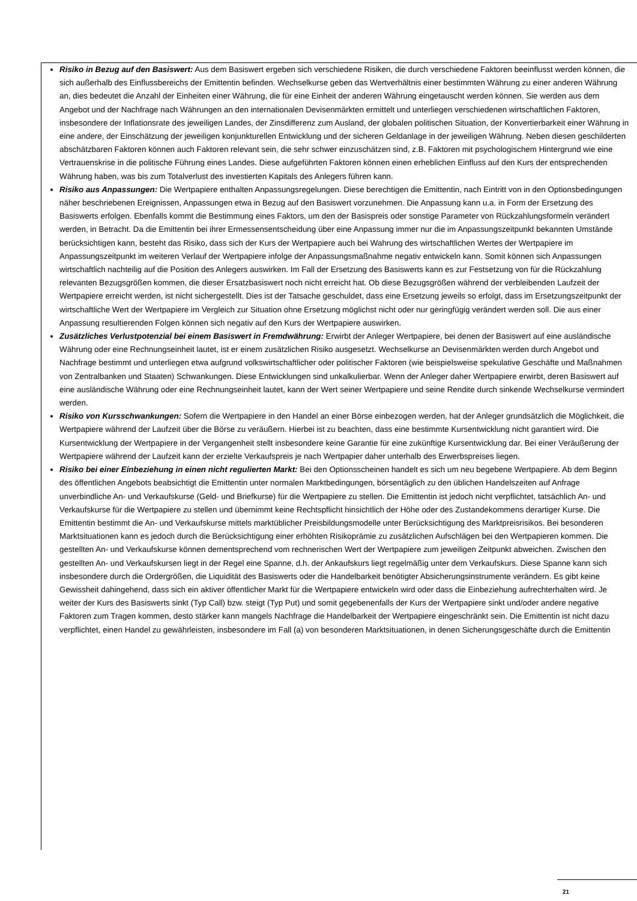Risiko in Bezug auf den Basiswert: Aus dem Basiswert ergeben sich verschiedene Risiken, die durch verschiedene Faktoren beeinflusst werden können, die sich außerhalb des Einflussbereichs der Emittentin befinden. Wechselkurse geben das Wertverhältnis einer bestimmten Währung zu einer anderen Währung an, dies bedeutet die Anzahl der Einheiten einer Währung, die für eine Einheit der anderen Währung eingetauscht werden können. Sie werden aus dem Angebot und der Nachfrage nach Währungen an den internationalen Devisenmärkten ermittelt und unterliegen verschiedenen wirtschaftlichen Faktoren, insbesondere der Inflationsrate des jeweiligen Landes, der Zinsdifferenz zum Ausland, der globalen politischen Situation, der Konvertierbarkeit einer Währung in eine andere, der Einschätzung der jeweiligen konjunkturellen Entwicklung und der sicheren Geldanlage in der jeweiligen Währung. Neben diesen geschilderten abschätzbaren Faktoren können auch Faktoren relevant sein, die sehr schwer einzuschätzen sind, z.B. Faktoren mit psychologischem Hintergrund wie eine Vertrauenskrise in die politische Führung eines Landes. Diese aufgeführten Faktoren können einen erheblichen Einfluss auf den Kurs der entsprechenden Währung haben, was bis zum Totalverlust des investierten Kapitals des Anlegers führen kann.
Risiko aus Anpassungen: Die Wertpapiere enthalten Anpassungsregelungen. Diese berechtigen die Emittentin, nach Eintritt von in den Optionsbedingungen näher beschriebenen Ereignissen, Anpassungen etwa in Bezug auf den Basiswert vorzunehmen. Die Anpassung kann u.a. in Form der Ersetzung des Basiswerts erfolgen. Ebenfalls kommt die Bestimmung eines Faktors, um den der Basispreis oder sonstige Parameter von Rückzahlungsformeln verändert werden, in Betracht. Da die Emittentin bei ihrer Ermessensentscheidung über eine Anpassung immer nur die im Anpassungszeitpunkt bekannten Umstände berücksichtigen kann, besteht das Risiko, dass sich der Kurs der Wertpapiere auch bei Wahrung des wirtschaftlichen Wertes der Wertpapiere im Anpassungszeitpunkt im weiteren Verlauf der Wertpapiere infolge der Anpassungsmaßnahme negativ entwickeln kann. Somit können sich Anpassungen wirtschaftlich nachteilig auf die Position des Anlegers auswirken. Im Fall der Ersetzung des Basiswerts kann es zur Festsetzung von für die Rückzahlung relevanten Bezugsgrößen kommen, die dieser Ersatzbasiswert noch nicht erreicht hat. Ob diese Bezugsgrößen während der verbleibenden Laufzeit der Wertpapiere erreicht werden, ist nicht sichergestellt. Dies ist der Tatsache geschuldet, dass eine Ersetzung jeweils so erfolgt, dass im Ersetzungszeitpunkt der wirtschaftliche Wert der Wertpapiere im Vergleich zur Situation ohne Ersetzung möglichst nicht oder nur geringfügig verändert werden soll. Die aus einer Anpassung resultierenden Folgen können sich negativ auf den Kurs der Wertpapiere auswirken.
Zusätzliches Verlustpotenzial bei einem Basiswert in Fremdwährung: Erwirbt der Anleger Wertpapiere, bei denen der Basiswert auf eine ausländische Währung oder eine Rechnungseinheit lautet, ist er einem zusätzlichen Risiko ausgesetzt. Wechselkurse an Devisenmärkten werden durch Angebot und Nachfrage bestimmt und unterliegen etwa aufgrund volkswirtschaftlicher oder politischer Faktoren (wie beispielsweise spekulative Geschäfte und Maßnahmen von Zentralbanken und Staaten) Schwankungen. Diese Entwicklungen sind unkalkulierbar. Wenn der Anleger daher Wertpapiere erwirbt, deren Basiswert auf eine ausländische Währung oder eine Rechnungseinheit lautet, kann der Wert seiner Wertpapiere und seine Rendite durch sinkende Wechselkurse vermindert werden.
Risiko von Kursschwankungen: Sofern die Wertpapiere in den Handel an einer Börse einbezogen werden, hat der Anleger grundsätzlich die Möglichkeit, die Wertpapiere während der Laufzeit über die Börse zu veräußern. Hierbei ist zu beachten, dass eine bestimmte Kursentwicklung nicht garantiert wird. Die Kursentwicklung der Wertpapiere in der Vergangenheit stellt insbesondere keine Garantie für eine zukünftige Kursentwicklung dar. Bei einer Veräußerung der Wertpapiere während der Laufzeit kann der erzielte Verkaufspreis je nach Wertpapier daher unterhalb des Erwerbspreises liegen.
Risiko bei einer Einbeziehung in einen nicht regulierten Markt: Bei den Optionsscheinen handelt es sich um neu begebene Wertpapiere. Ab dem Beginn des öffentlichen Angebots beabsichtigt die Emittentin unter normalen Marktbedingungen, börsentäglich zu den üblichen Handelszeiten auf Anfrage unverbindliche An- und Verkaufskurse (Geld- und Briefkurse) für die Wertpapiere zu stellen. Die Emittentin ist jedoch nicht verpflichtet, tatsächlich An- und Verkaufskurse für die Wertpapiere zu stellen und übernimmt keine Rechtspflicht hinsichtlich der Höhe oder des Zustandekommens derartiger Kurse. Die Emittentin bestimmt die An- und Verkaufskurse mittels marktüblicher Preisbildungsmodelle unter Berücksichtigung des Marktpreisrisikos. Bei besonderen Marktsituationen kann es jedoch durch die Berücksichtigung einer erhöhten Risikoprämie zu zusätzlichen Aufschlägen bei den Wertpapieren kommen. Die gestellten An- und Verkaufskurse können dementsprechend vom rechnerischen Wert der Wertpapiere zum jeweiligen Zeitpunkt abweichen. Zwischen den gestellten An- und Verkaufskursen liegt in der Regel eine Spanne, d.h. der Ankaufskurs liegt regelmäßig unter dem Verkaufskurs. Diese Spanne kann sich insbesondere durch die Ordergrößen, die Liquidität des Basiswerts oder die Handelbarkeit benötigter Absicherungsinstrumente verändern. Es gibt keine Gewissheit dahingehend, dass sich ein aktiver öffentlicher Markt für die Wertpapiere entwickeln wird oder dass die Einbeziehung aufrechterhalten wird. Je weiter der Kurs des Basiswerts sinkt (Typ Call) bzw. steigt (Typ Put) und somit gegebenenfalls der Kurs der Wertpapiere sinkt und/oder andere negative Faktoren zum Tragen kommen, desto stärker kann mangels Nachfrage die Handelbarkeit der Wertpapiere eingeschränkt sein. Die Emittentin ist nicht dazu verpflichtet, einen Handel zu gewährleisten, insbesondere im Fall (a) von besonderen Marktsituationen, in denen Sicherungsgeschäfte durch die Emittentin
21